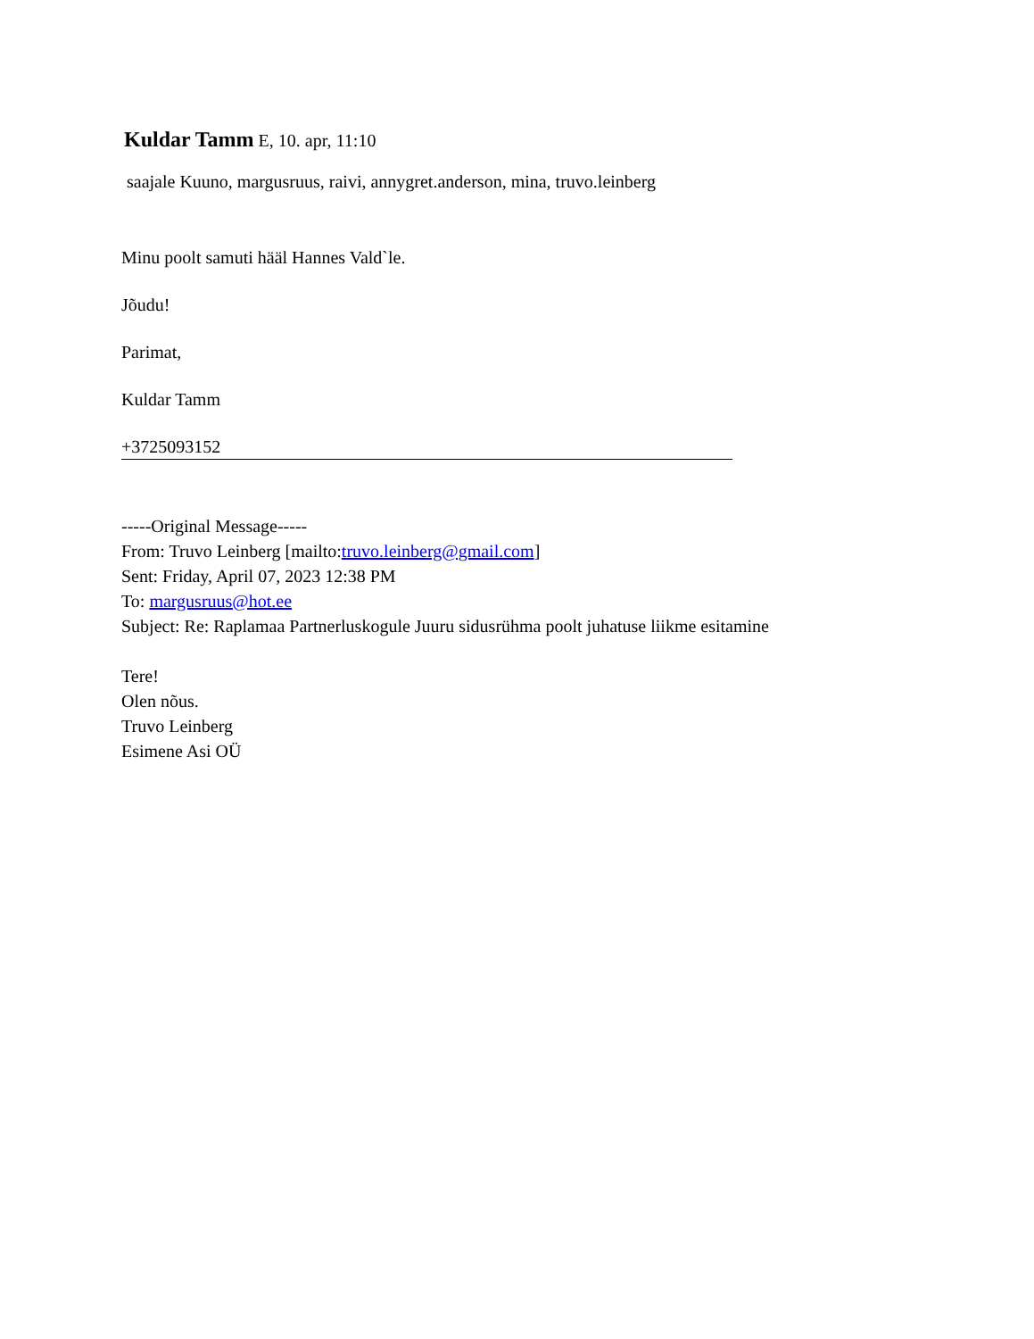Kuldar Tamm E, 10. apr, 11:10
saajale Kuuno, margusruus, raivi, annygret.anderson, mina, truvo.leinberg
Minu poolt samuti hääl Hannes Vald`le.
Jõudu!
Parimat,
Kuldar Tamm
+3725093152
-----Original Message-----
From: Truvo Leinberg [mailto:truvo.leinberg@gmail.com]
Sent: Friday, April 07, 2023 12:38 PM
To: margusruus@hot.ee
Subject: Re: Raplamaa Partnerluskogule Juuru sidusrühma poolt juhatuse liikme esitamine
Tere!
Olen nõus.
Truvo Leinberg
Esimene Asi OÜ